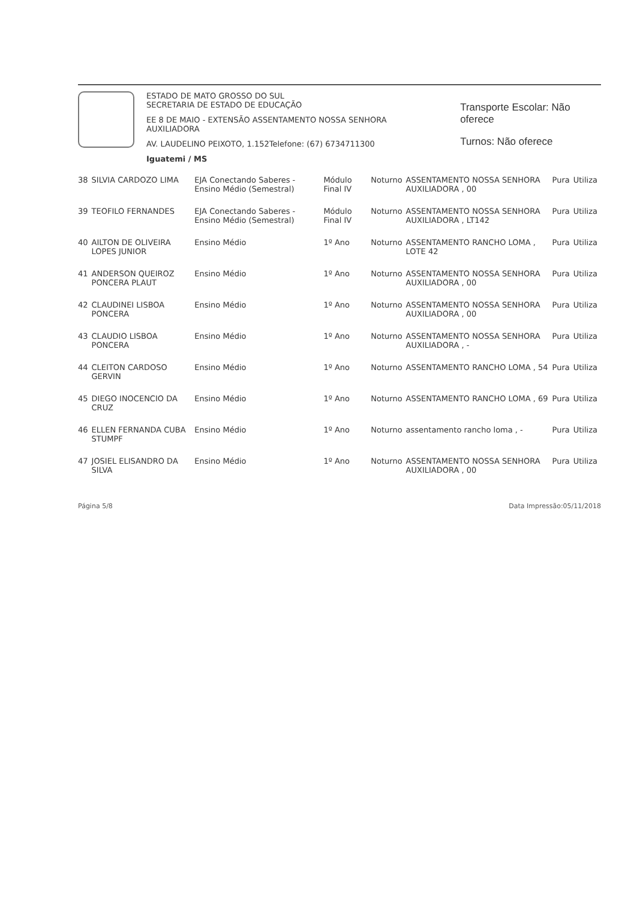ESTADO DE MATO GROSSO DO SUL
SECRETARIA DE ESTADO DE EDUCAÇÃO
EE 8 DE MAIO - EXTENSÃO ASSENTAMENTO NOSSA SENHORA AUXILIADORA
AV. LAUDELINO PEIXOTO, 1.152Telefone: (67) 6734711300
Iguatemi / MS
Transporte Escolar: Não oferece
Turnos: Não oferece
| 38 | SILVIA CARDOZO LIMA | EJA Conectando Saberes - Ensino Médio (Semestral) | Módulo Final IV | Noturno | ASSENTAMENTO NOSSA SENHORA AUXILIADORA , 00 | Pura | Utiliza |
| 39 | TEOFILO FERNANDES | EJA Conectando Saberes - Ensino Médio (Semestral) | Módulo Final IV | Noturno | ASSENTAMENTO NOSSA SENHORA AUXILIADORA , LT142 | Pura | Utiliza |
| 40 | AILTON DE OLIVEIRA LOPES JUNIOR | Ensino Médio | 1º Ano | Noturno | ASSENTAMENTO RANCHO LOMA , LOTE 42 | Pura | Utiliza |
| 41 | ANDERSON QUEIROZ PONCERA PLAUT | Ensino Médio | 1º Ano | Noturno | ASSENTAMENTO NOSSA SENHORA AUXILIADORA , 00 | Pura | Utiliza |
| 42 | CLAUDINEI LISBOA PONCERA | Ensino Médio | 1º Ano | Noturno | ASSENTAMENTO NOSSA SENHORA AUXILIADORA , 00 | Pura | Utiliza |
| 43 | CLAUDIO LISBOA PONCERA | Ensino Médio | 1º Ano | Noturno | ASSENTAMENTO NOSSA SENHORA AUXILIADORA , - | Pura | Utiliza |
| 44 | CLEITON CARDOSO GERVIN | Ensino Médio | 1º Ano | Noturno | ASSENTAMENTO RANCHO LOMA , 54 | Pura | Utiliza |
| 45 | DIEGO INOCENCIO DA CRUZ | Ensino Médio | 1º Ano | Noturno | ASSENTAMENTO RANCHO LOMA , 69 | Pura | Utiliza |
| 46 | ELLEN FERNANDA CUBA STUMPF | Ensino Médio | 1º Ano | Noturno | assentamento rancho loma , - | Pura | Utiliza |
| 47 | JOSIEL ELISANDRO DA SILVA | Ensino Médio | 1º Ano | Noturno | ASSENTAMENTO NOSSA SENHORA AUXILIADORA , 00 | Pura | Utiliza |
Página 5/8 Data Impressão:05/11/2018